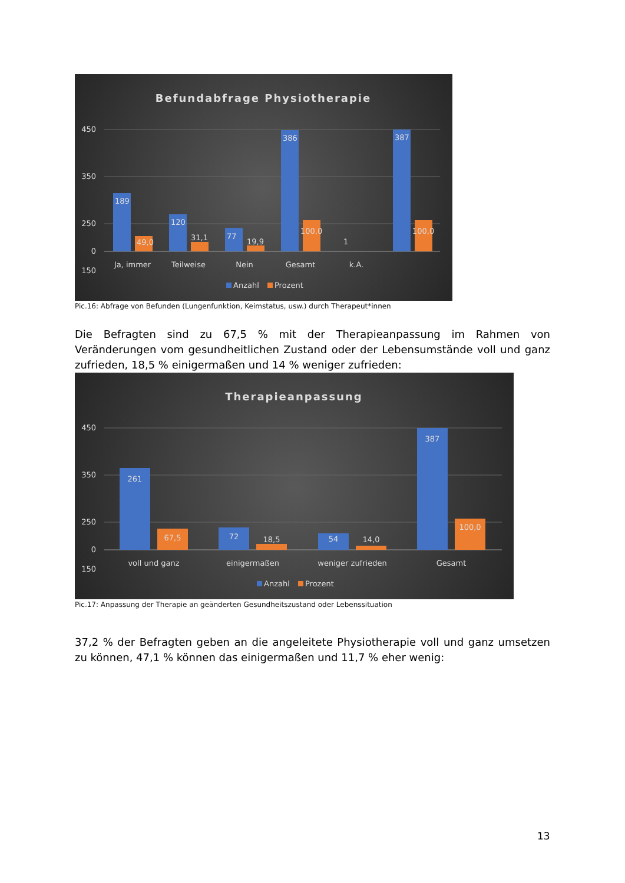Befundabfrage Physiotherapie
450
350
250
150
0
189
49,0
120
31,1
77
19,9
386
100,0
1
387
100,0
Ja, immer
Teilweise
Nein
Gesamt
k.A.
Anzahl
Prozent
Pic.16: Abfrage von Befunden (Lungenfunktion, Keimstatus, usw.) durch Therapeut*innen
Die Befragten sind zu 67,5 % mit der Therapieanpassung im Rahmen von Veränderungen vom gesundheitlichen Zustand oder der Lebensumstände voll und ganz zufrieden, 18,5 % einigermaßen und 14 % weniger zufrieden:
Therapieanpassung
450
350
250
150
0
261
67,5
72
18,5
54
14,0
387
100,0
voll und ganz
einigermaßen
weniger zufrieden
Gesamt
Anzahl
Prozent
Pic.17: Anpassung der Therapie an geänderten Gesundheitszustand oder Lebenssituation
37,2 % der Befragten geben an die angeleitete Physiotherapie voll und ganz umsetzen zu können, 47,1 % können das einigermaßen und 11,7 % eher wenig:
13